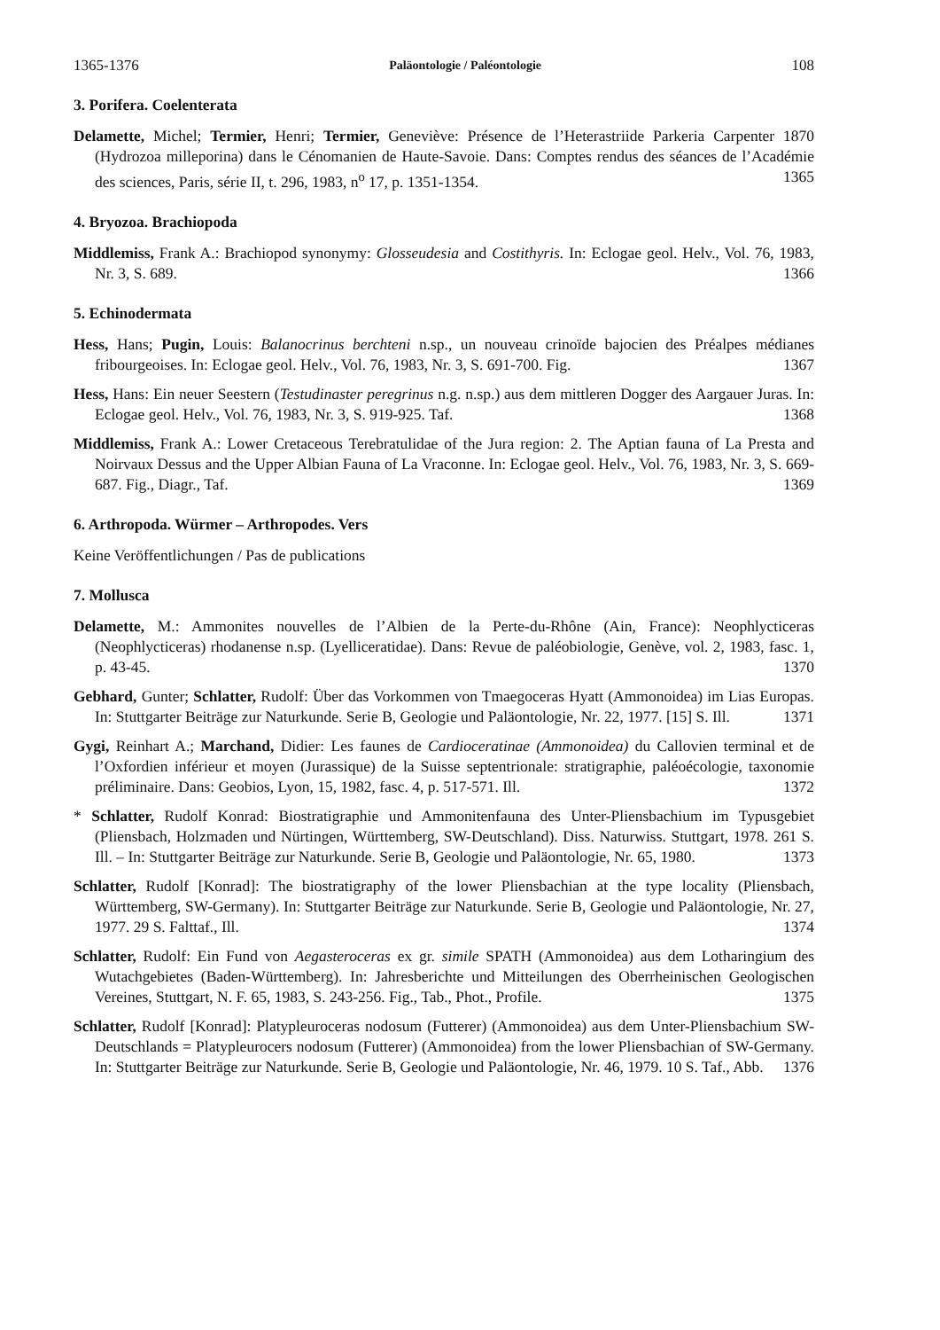1365-1376 Paläontologie / Paléontologie 108
3. Porifera. Coelenterata
Delamette, Michel; Termier, Henri; Termier, Geneviève: Présence de l’Heterastriide Parkeria Carpenter 1870 (Hydrozoa milleporina) dans le Cénomanien de Haute-Savoie. Dans: Comptes rendus des séances de l’Académie des sciences, Paris, série II, t. 296, 1983, n<sup>o</sup> 17, p. 1351-1354. 1365
4. Bryozoa. Brachiopoda
Middlemiss, Frank A.: Brachiopod synonymy: Glosseudesia and Costithyris. In: Eclogae geol. Helv., Vol. 76, 1983, Nr. 3, S. 689. 1366
5. Echinodermata
Hess, Hans; Pugin, Louis: Balanocrinus berchteni n.sp., un nouveau crinoïde bajocien des Préalpes médianes fribourgeoises. In: Eclogae geol. Helv., Vol. 76, 1983, Nr. 3, S. 691-700. Fig. 1367
Hess, Hans: Ein neuer Seestern (Testudinaster peregrinus n.g. n.sp.) aus dem mittleren Dogger des Aargauer Juras. In: Eclogae geol. Helv., Vol. 76, 1983, Nr. 3, S. 919-925. Taf. 1368
Middlemiss, Frank A.: Lower Cretaceous Terebratulidae of the Jura region: 2. The Aptian fauna of La Presta and Noirvaux Dessus and the Upper Albian Fauna of La Vraconne. In: Eclogae geol. Helv., Vol. 76, 1983, Nr. 3, S. 669-687. Fig., Diagr., Taf. 1369
6. Arthropoda. Würmer – Arthropodes. Vers
Keine Veröffentlichungen / Pas de publications
7. Mollusca
Delamette, M.: Ammonites nouvelles de l’Albien de la Perte-du-Rhône (Ain, France): Neophlycticeras (Neophlycticeras) rhodanense n.sp. (Lyelliceratidae). Dans: Revue de paléobiologie, Genève, vol. 2, 1983, fasc. 1, p. 43-45. 1370
Gebhard, Gunter; Schlatter, Rudolf: Über das Vorkommen von Tmaegoceras Hyatt (Ammonoidea) im Lias Europas. In: Stuttgarter Beiträge zur Naturkunde. Serie B, Geologie und Paläontologie, Nr. 22, 1977. [15] S. Ill. 1371
Gygi, Reinhart A.; Marchand, Didier: Les faunes de Cardioceratinae (Ammonoidea) du Callovien terminal et de l’Oxfordien inférieur et moyen (Jurassique) de la Suisse septentrionale: stratigraphie, paléoécologie, taxonomie préliminaire. Dans: Geobios, Lyon, 15, 1982, fasc. 4, p. 517-571. Ill. 1372
* Schlatter, Rudolf Konrad: Biostratigraphie und Ammonitenfauna des Unter-Pliensbachium im Typusgebiet (Pliensbach, Holzmaden und Nürtingen, Württemberg, SW-Deutschland). Diss. Naturwiss. Stuttgart, 1978. 261 S. Ill. – In: Stuttgarter Beiträge zur Naturkunde. Serie B, Geologie und Paläontologie, Nr. 65, 1980. 1373
Schlatter, Rudolf [Konrad]: The biostratigraphy of the lower Pliensbachian at the type locality (Pliensbach, Württemberg, SW-Germany). In: Stuttgarter Beiträge zur Naturkunde. Serie B, Geologie und Paläontologie, Nr. 27, 1977. 29 S. Falttaf., Ill. 1374
Schlatter, Rudolf: Ein Fund von Aegasteroceras ex gr. simile SPATH (Ammonoidea) aus dem Lotharingium des Wutachgebietes (Baden-Württemberg). In: Jahresberichte und Mitteilungen des Oberrheinischen Geologischen Vereines, Stuttgart, N. F. 65, 1983, S. 243-256. Fig., Tab., Phot., Profile. 1375
Schlatter, Rudolf [Konrad]: Platypleuroceras nodosum (Futterer) (Ammonoidea) aus dem Unter-Pliensbachium SW-Deutschlands = Platypleurocers nodosum (Futterer) (Ammonoidea) from the lower Pliensbachian of SW-Germany. In: Stuttgarter Beiträge zur Naturkunde. Serie B, Geologie und Paläontologie, Nr. 46, 1979. 10 S. Taf., Abb. 1376